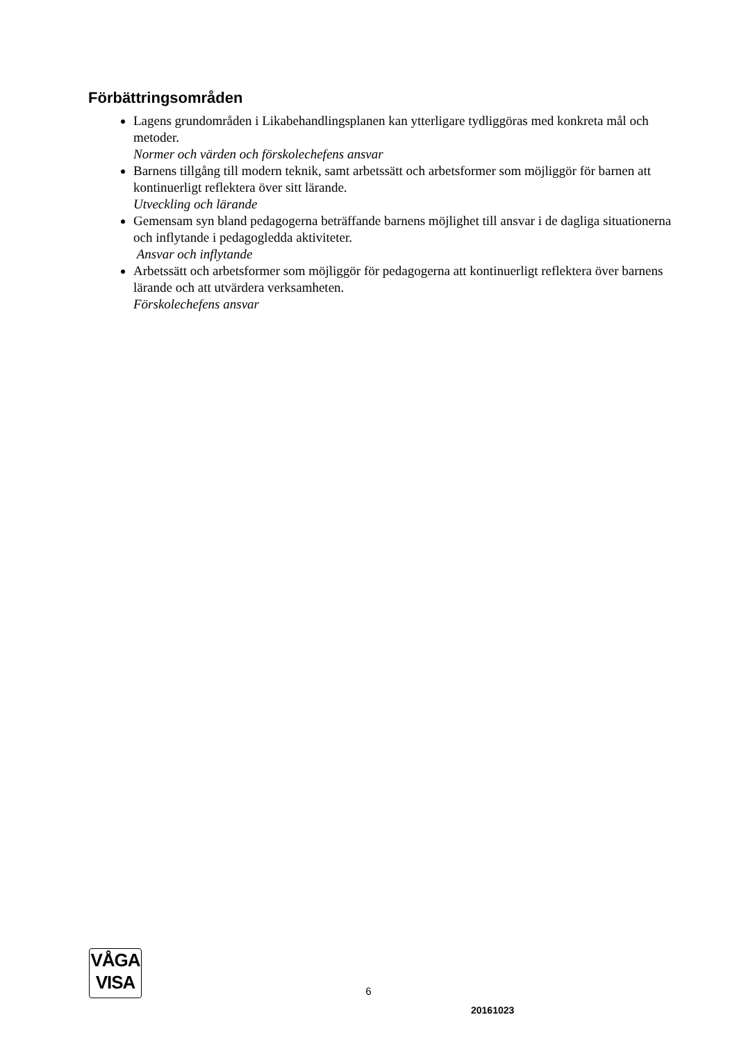Förbättringsområden
Lagens grundområden i Likabehandlingsplanen kan ytterligare tydliggöras med konkreta mål och metoder.
Normer och värden och förskolechefens ansvar
Barnens tillgång till modern teknik, samt arbetssätt och arbetsformer som möjliggör för barnen att kontinuerligt reflektera över sitt lärande.
Utveckling och lärande
Gemensam syn bland pedagogerna beträffande barnens möjlighet till ansvar i de dagliga situationerna och inflytande i pedagogledda aktiviteter.
Ansvar och inflytande
Arbetssätt och arbetsformer som möjliggör för pedagogerna att kontinuerligt reflektera över barnens lärande och att utvärdera verksamheten.
Förskolechefens ansvar
VÅGA
VISA
6
20161023